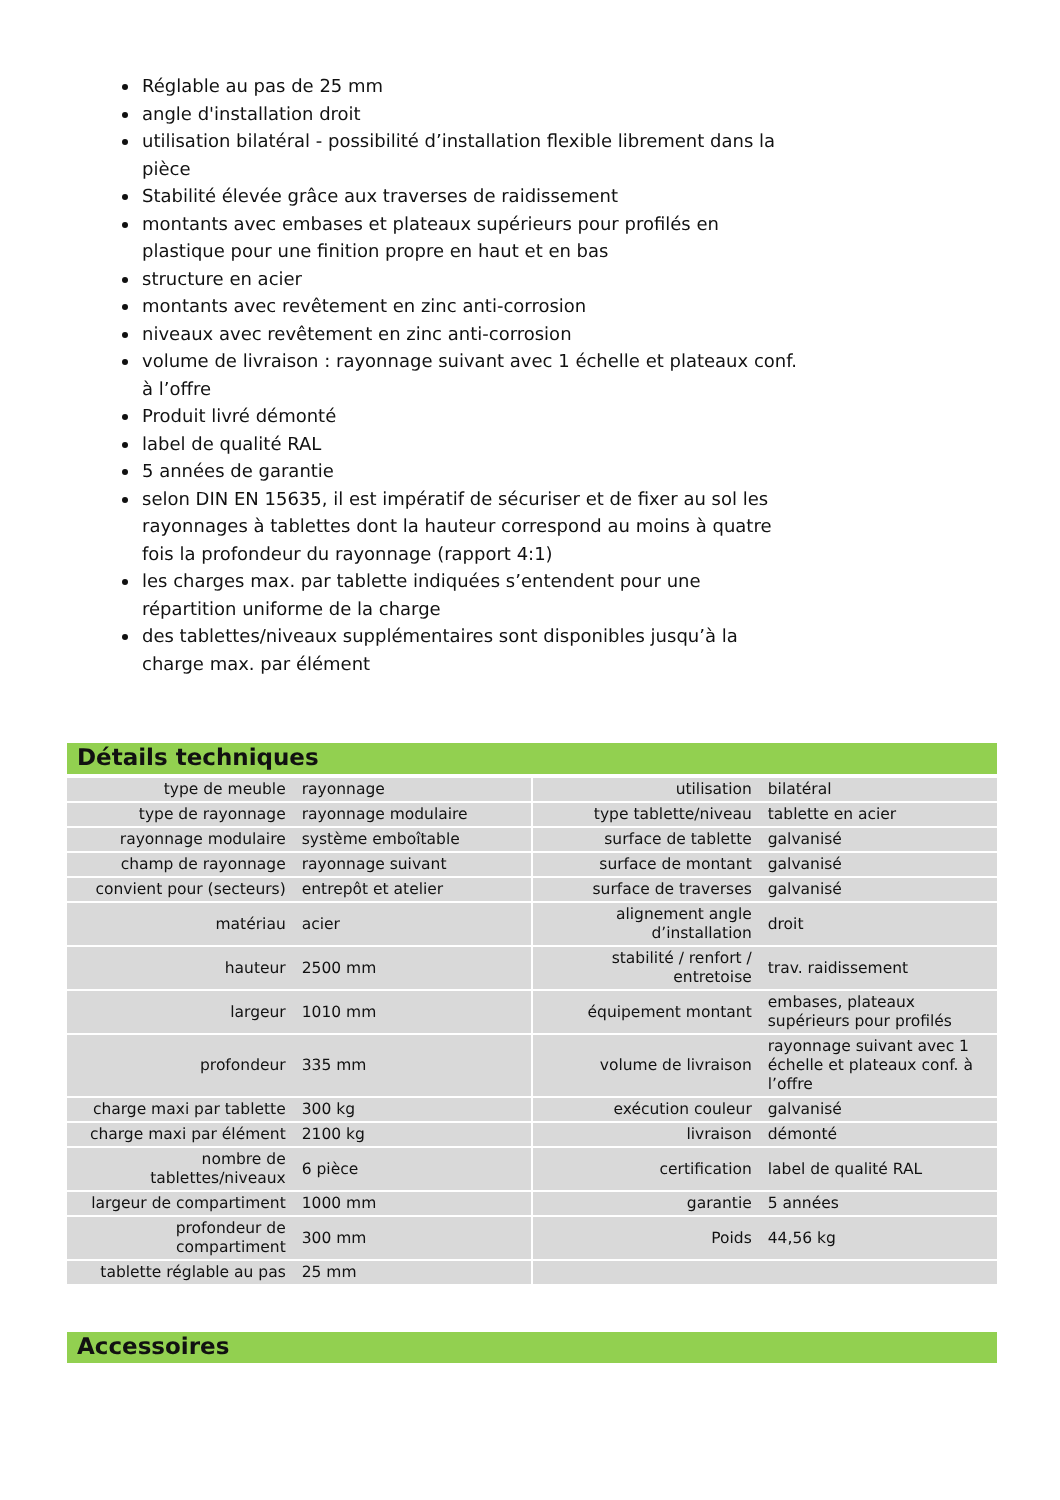Réglable au pas de 25 mm
angle d'installation droit
utilisation bilatéral - possibilité d’installation flexible librement dans la pièce
Stabilité élevée grâce aux traverses de raidissement
montants avec embases et plateaux supérieurs pour profilés en plastique pour une finition propre en haut et en bas
structure en acier
montants avec revêtement en zinc anti-corrosion
niveaux avec revêtement en zinc anti-corrosion
volume de livraison : rayonnage suivant avec 1 échelle et plateaux conf. à l’offre
Produit livré démonté
label de qualité RAL
5 années de garantie
selon DIN EN 15635, il est impératif de sécuriser et de fixer au sol les rayonnages à tablettes dont la hauteur correspond au moins à quatre fois la profondeur du rayonnage (rapport 4:1)
les charges max. par tablette indiquées s’entendent pour une répartition uniforme de la charge
des tablettes/niveaux supplémentaires sont disponibles jusqu’à la charge max. par élément
Détails techniques
| type de meuble | rayonnage | | utilisation | bilatéral |
| type de rayonnage | rayonnage modulaire | | type tablette/niveau | tablette en acier |
| rayonnage modulaire | système emboîtable | | surface de tablette | galvanisé |
| champ de rayonnage | rayonnage suivant | | surface de montant | galvanisé |
| convient pour (secteurs) | entrepôt et atelier | | surface de traverses | galvanisé |
| matériau | acier | | alignement angle d’installation | droit |
| hauteur | 2500 mm | | stabilité / renfort / entretoise | trav. raidissement |
| largeur | 1010 mm | | équipement montant | embases, plateaux supérieurs pour profilés |
| profondeur | 335 mm | | volume de livraison | rayonnage suivant avec 1 échelle et plateaux conf. à l’offre |
| charge maxi par tablette | 300 kg | | exécution couleur | galvanisé |
| charge maxi par élément | 2100 kg | | livraison | démonté |
| nombre de tablettes/niveaux | 6 pièce | | certification | label de qualité RAL |
| largeur de compartiment | 1000 mm | | garantie | 5 années |
| profondeur de compartiment | 300 mm | | Poids | 44,56 kg |
| tablette réglable au pas | 25 mm | | | |
Accessoires